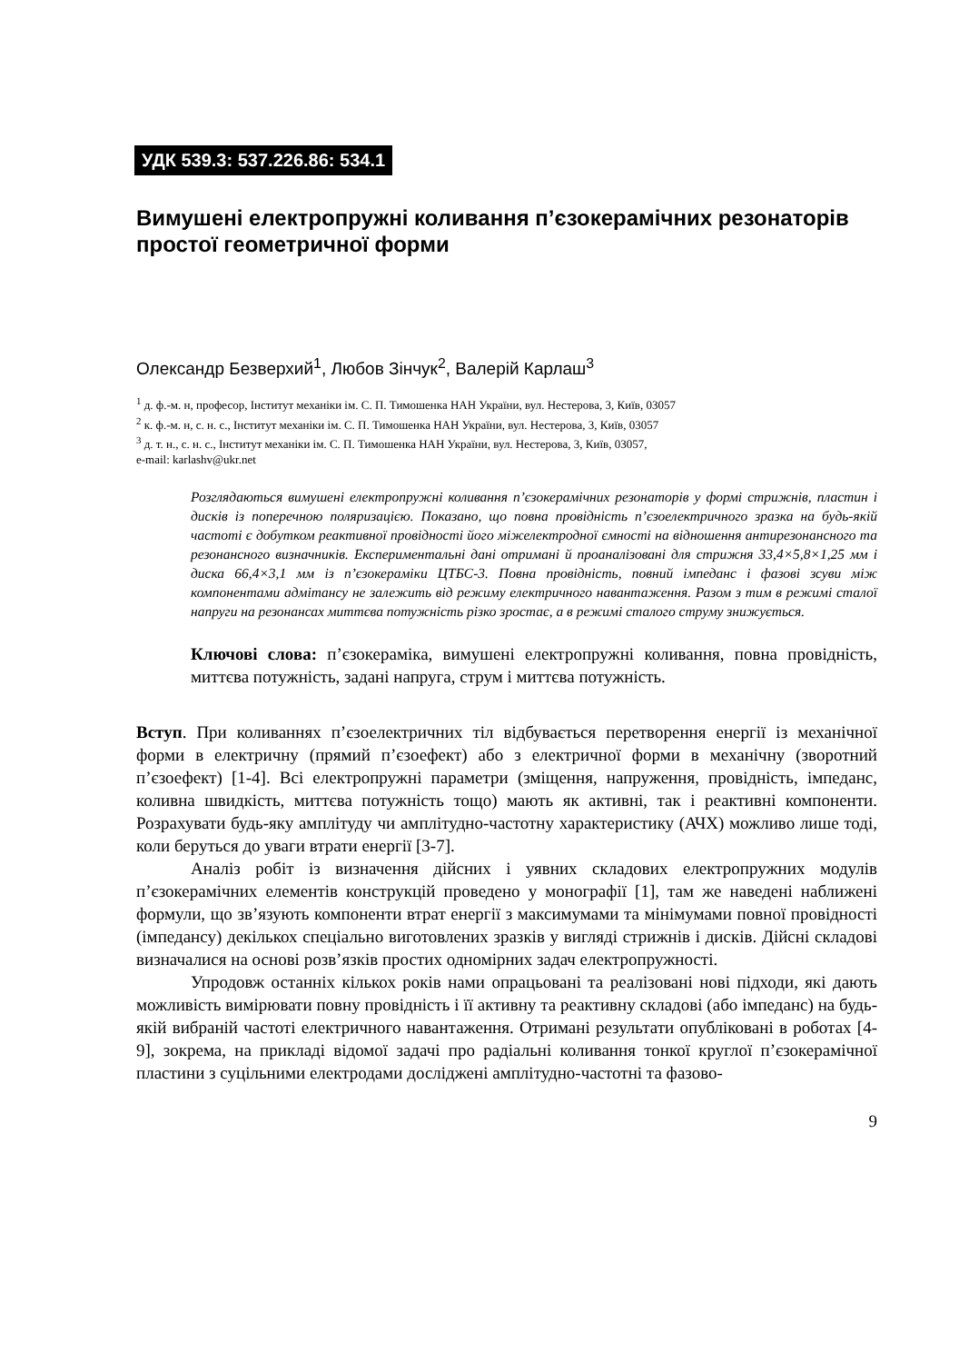УДК 539.3: 537.226.86: 534.1
Вимушені електропружні коливання п’єзокерамічних резонаторів простої геометричної форми
Олександр Безверхий<sup>1</sup>, Любов Зінчук<sup>2</sup>, Валерій Карлаш<sup>3</sup>
<sup>1</sup> д. ф.-м. н, професор, Інститут механіки ім. С. П. Тимошенка НАН України, вул. Нестерова, 3, Київ, 03057
<sup>2</sup> к. ф.-м. н, с. н. с., Інститут механіки ім. С. П. Тимошенка НАН України, вул. Нестерова, 3, Київ, 03057
<sup>3</sup> д. т. н., с. н. с., Інститут механіки ім. С. П. Тимошенка НАН України, вул. Нестерова, 3, Київ, 03057,
e-mail: karlashv@ukr.net
Розглядаються вимушені електропружні коливання п’єзокерамічних резонаторів у формі стрижнів, пластин і дисків із поперечною поляризацією. Показано, що повна провідність п’єзоелектричного зразка на будь-якій частоті є добутком реактивної провідності його міжелектродної ємності на відношення антирезонансного та резонансного визначників. Експериментальні дані отримані й проаналізовані для стрижня 33,4×5,8×1,25 мм і диска 66,4×3,1 мм із п’єзокераміки ЦТБС-3. Повна провідність, повний імпеданс і фазові зсуви між компонентами адмітансу не залежить від режиму електричного навантаження. Разом з тим в режимі сталої напруги на резонансах миттєва потужність різко зростає, а в режимі сталого струму знижується.
Ключові слова: п’єзокераміка, вимушені електропружні коливання, повна провідність, миттєва потужність, задані напруга, струм і миттєва потужність.
Вступ. При коливаннях п’єзоелектричних тіл відбувається перетворення енергії із механічної форми в електричну (прямий п’єзоефект) або з електричної форми в механічну (зворотний п’єзоефект) [1-4]. Всі електропружні параметри (зміщення, напруження, провідність, імпеданс, коливна швидкість, миттєва потужність тощо) мають як активні, так і реактивні компоненти. Розрахувати будь-яку амплітуду чи амплітудно-частотну характеристику (АЧХ) можливо лише тоді, коли беруться до уваги втрати енергії [3-7].
Аналіз робіт із визначення дійсних і уявних складових електропружних модулів п’єзокерамічних елементів конструкцій проведено у монографії [1], там же наведені наближені формули, що зв’язують компоненти втрат енергії з максимумами та мінімумами повної провідності (імпедансу) декількох спеціально виготовлених зразків у вигляді стрижнів і дисків. Дійсні складові визначалися на основі розв’язків простих одномірних задач електропружності.
Упродовж останніх кількох років нами опрацьовані та реалізовані нові підходи, які дають можливість вимірювати повну провідність і її активну та реактивну складові (або імпеданс) на будь-якій вибраній частоті електричного навантаження. Отримані результати опубліковані в роботах [4-9], зокрема, на прикладі відомої задачі про радіальні коливання тонкої круглої п’єзокерамічної пластини з суцільними електродами досліджені амплітудно-частотні та фазово-
9